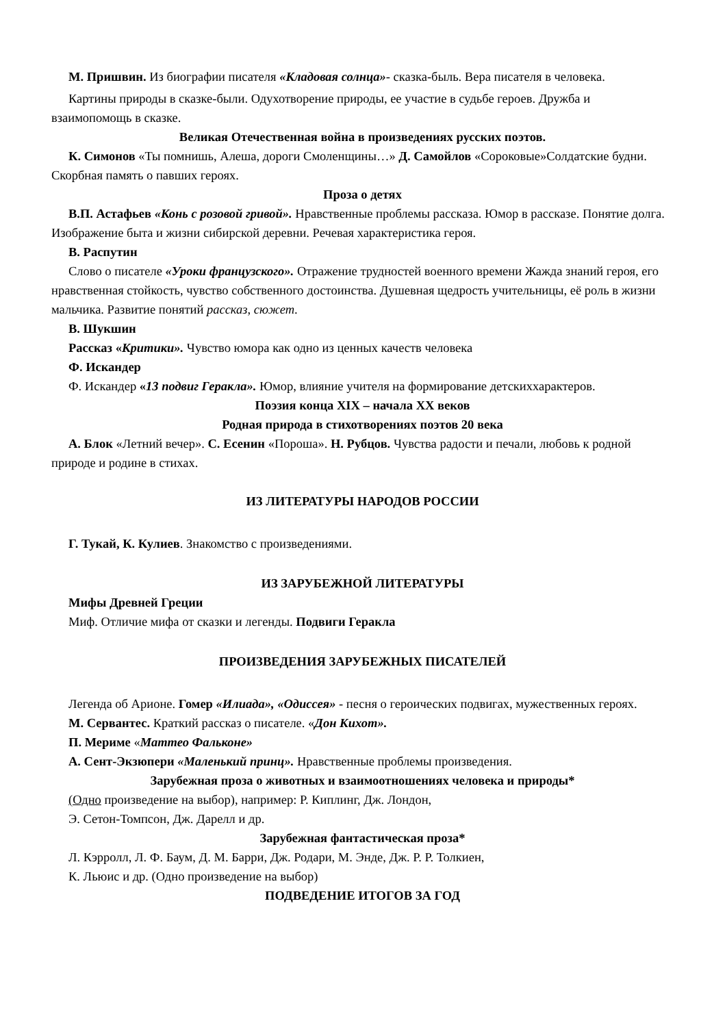М. Пришвин. Из биографии писателя «Кладовая солнца»- сказка-быль. Вера писателя в человека.
Картины природы в сказке-были. Одухотворение природы, ее участие в судьбе героев. Дружба и взаимопомощь в сказке.
Великая Отечественная война в произведениях русских поэтов.
К. Симонов «Ты помнишь, Алеша, дороги Смоленщины…» Д. Самойлов «Сороковые»Солдатские будни. Скорбная память о павших героях.
Проза о детях
В.П. Астафьев «Конь с розовой гривой». Нравственные проблемы рассказа. Юмор в рассказе. Понятие долга. Изображение быта и жизни сибирской деревни. Речевая характеристика героя.
В. Распутин
Слово о писателе «Уроки французского». Отражение трудностей военного времени Жажда знаний героя, его нравственная стойкость, чувство собственного достоинства. Душевная щедрость учительницы, её роль в жизни мальчика. Развитие понятий рассказ, сюжет.
В. Шукшин
Рассказ «Критики». Чувство юмора как одно из ценных качеств человека
Ф. Искандер
Ф. Искандер «13 подвиг Геракла». Юмор, влияние учителя на формирование детскиххарактеров.
Поэзия конца XIX – начала XX веков
Родная природа в стихотворениях поэтов 20 века
А. Блок «Летний вечер». С. Есенин «Пороша». Н. Рубцов. Чувства радости и печали, любовь к родной природе и родине в стихах.
ИЗ ЛИТЕРАТУРЫ НАРОДОВ РОССИИ
Г. Тукай, К. Кулиев. Знакомство с произведениями.
ИЗ ЗАРУБЕЖНОЙ ЛИТЕРАТУРЫ
Мифы Древней Греции
Миф. Отличие мифа от сказки и легенды. Подвиги Геракла
ПРОИЗВЕДЕНИЯ ЗАРУБЕЖНЫХ ПИСАТЕЛЕЙ
Легенда об Арионе. Гомер «Илиада», «Одиссея» - песня о героических подвигах, мужественных героях.
М. Сервантес. Краткий рассказ о писателе. «Дон Кихот».
П. Мериме «Маттео Фальконе»
А. Сент-Экзюпери «Маленький принц». Нравственные проблемы произведения.
Зарубежная проза о животных и взаимоотношениях человека и природы*
(Одно произведение на выбор), например: Р. Киплинг, Дж. Лондон,
Э. Сетон-Томпсон, Дж. Дарелл и др.
Зарубежная фантастическая проза*
Л. Кэрролл, Л. Ф. Баум, Д. М. Барри, Дж. Родари, М. Энде, Дж. Р. Р. Толкиен,
К. Льюис и др. (Одно произведение на выбор)
ПОДВЕДЕНИЕ ИТОГОВ ЗА ГОД